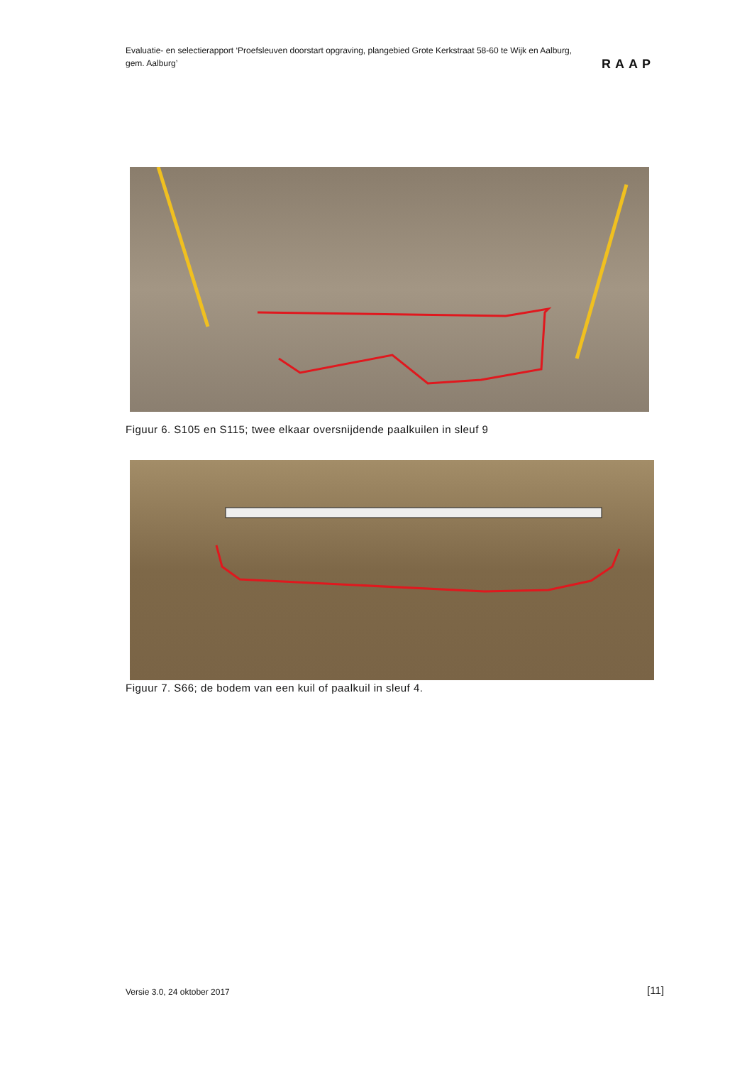Evaluatie- en selectierapport ‘Proefsleuven doorstart opgraving, plangebied Grote Kerkstraat 58-60 te Wijk en Aalburg, gem. Aalburg’
RAAP
Figuur 6. S105 en S115; twee elkaar oversnijdende paalkuilen in sleuf 9
Figuur 7. S66; de bodem van een kuil of paalkuil in sleuf 4.
Versie 3.0, 24 oktober 2017 [11]